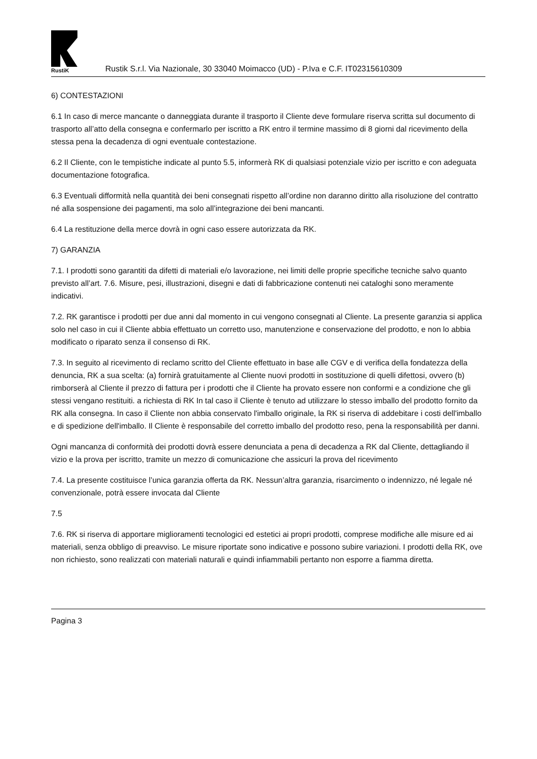RustiK
Rustik S.r.l. Via Nazionale, 30 33040 Moimacco (UD) - P.Iva e C.F. IT02315610309
6) CONTESTAZIONI
6.1 In caso di merce mancante o danneggiata durante il trasporto il Cliente deve formulare riserva scritta sul documento di trasporto all’atto della consegna e confermarlo per iscritto a RK entro il termine massimo di 8 giorni dal ricevimento della stessa pena la decadenza di ogni eventuale contestazione.
6.2 Il Cliente, con le tempistiche indicate al punto 5.5, informerà RK di qualsiasi potenziale vizio per iscritto e con adeguata documentazione fotografica.
6.3 Eventuali difformità nella quantità dei beni consegnati rispetto all’ordine non daranno diritto alla risoluzione del contratto né alla sospensione dei pagamenti, ma solo all’integrazione dei beni mancanti.
6.4 La restituzione della merce dovrà in ogni caso essere autorizzata da RK.
7) GARANZIA
7.1. I prodotti sono garantiti da difetti di materiali e/o lavorazione, nei limiti delle proprie specifiche tecniche salvo quanto previsto all’art. 7.6. Misure, pesi, illustrazioni, disegni e dati di fabbricazione contenuti nei cataloghi sono meramente indicativi.
7.2. RK garantisce i prodotti per due anni dal momento in cui vengono consegnati al Cliente. La presente garanzia si applica solo nel caso in cui il Cliente abbia effettuato un corretto uso, manutenzione e conservazione del prodotto, e non lo abbia modificato o riparato senza il consenso di RK.
7.3. In seguito al ricevimento di reclamo scritto del Cliente effettuato in base alle CGV e di verifica della fondatezza della denuncia, RK a sua scelta: (a) fornirà gratuitamente al Cliente nuovi prodotti in sostituzione di quelli difettosi, ovvero (b) rimborserà al Cliente il prezzo di fattura per i prodotti che il Cliente ha provato essere non conformi e a condizione che gli stessi vengano restituiti. a richiesta di RK In tal caso il Cliente è tenuto ad utilizzare lo stesso imballo del prodotto fornito da RK alla consegna. In caso il Cliente non abbia conservato l'imballo originale, la RK si riserva di addebitare i costi dell'imballo e di spedizione dell'imballo. Il Cliente è responsabile del corretto imballo del prodotto reso, pena la responsabilità per danni.
Ogni mancanza di conformità dei prodotti dovrà essere denunciata a pena di decadenza a RK dal Cliente, dettagliando il vizio e la prova per iscritto, tramite un mezzo di comunicazione che assicuri la prova del ricevimento
7.4. La presente costituisce l’unica garanzia offerta da RK. Nessun’altra garanzia, risarcimento o indennizzo, né legale né convenzionale, potrà essere invocata dal Cliente
7.5
7.6. RK si riserva di apportare miglioramenti tecnologici ed estetici ai propri prodotti, comprese modifiche alle misure ed ai materiali, senza obbligo di preavviso. Le misure riportate sono indicative e possono subire variazioni. I prodotti della RK, ove non richiesto, sono realizzati con materiali naturali e quindi infiammabili pertanto non esporre a fiamma diretta.
Pagina 3